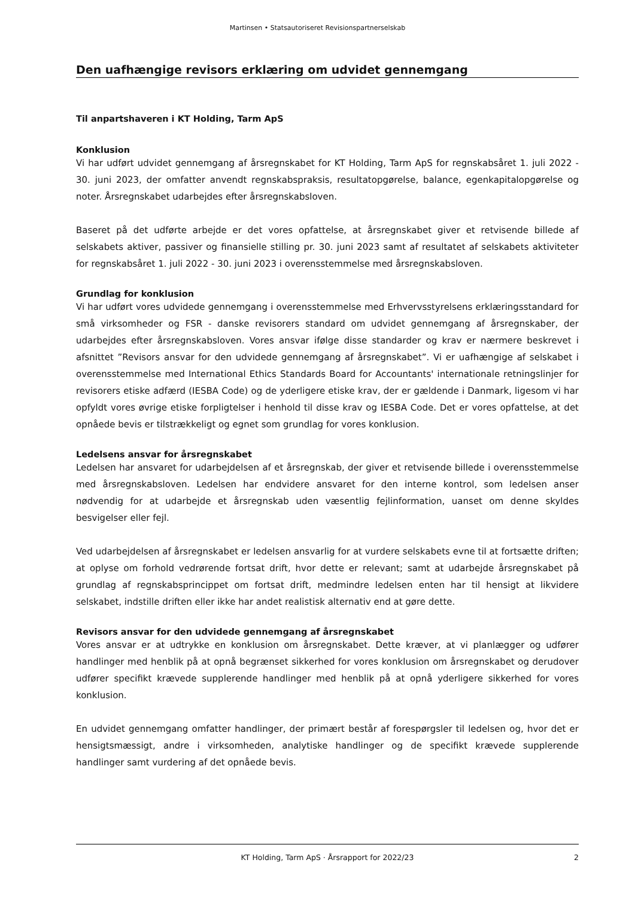Martinsen • Statsautoriseret Revisionspartnerselskab
Den uafhængige revisors erklæring om udvidet gennemgang
Til anpartshaveren i KT Holding, Tarm ApS
Konklusion
Vi har udført udvidet gennemgang af årsregnskabet for KT Holding, Tarm ApS for regnskabsåret 1. juli 2022 - 30. juni 2023, der omfatter anvendt regnskabspraksis, resultatopgørelse, balance, egenkapital­opgørelse og noter. Årsregnskabet udarbejdes efter årsregnskabsloven.
Baseret på det udførte arbejde er det vores opfattelse, at årsregnskabet giver et retvisende billede af selskabets aktiver, passiver og finansielle stilling pr. 30. juni 2023 samt af resultatet af selskabets akti­viteter for regnskabsåret 1. juli 2022 - 30. juni 2023 i overensstemmelse med årsregnskabsloven.
Grundlag for konklusion
Vi har udført vores udvidede gennemgang i overensstemmelse med Erhvervsstyrelsens erklæringsstan­dard for små virksomheder og FSR - danske revisorers standard om udvidet gennemgang af årsregnska­ber, der udarbejdes efter årsregnskabsloven. Vores ansvar ifølge disse standarder og krav er nærmere beskrevet i afsnittet ”Revisors ansvar for den udvidede gennemgang af årsregnskabet”. Vi er uafhængi­ge af selskabet i overensstemmelse med International Ethics Standards Board for Accountants' internationale retningslinjer for revisorers etiske adfærd (IESBA Code) og de yderligere etiske krav, der er gældende i Danmark, ligesom vi har opfyldt vores øvrige etiske forpligtelser i henhold til disse krav og IESBA Code. Det er vores opfattelse, at det opnåede bevis er tilstrækkeligt og egnet som grundlag for vores konklusion.
Ledelsens ansvar for årsregnskabet
Ledelsen har ansvaret for udarbejdelsen af et årsregnskab, der giver et retvisende billede i overens­stemmelse med årsregnskabsloven. Ledelsen har endvidere ansvaret for den interne kontrol, som ledel­sen anser nødvendig for at udarbejde et årsregnskab uden væsentlig fejlinformation, uanset om denne skyldes besvigelser eller fejl.
Ved udarbejdelsen af årsregnskabet er ledelsen ansvarlig for at vurdere selskabets evne til at fortsætte driften; at oplyse om forhold vedrørende fortsat drift, hvor dette er relevant; samt at udarbejde års­regnskabet på grundlag af regnskabsprincippet om fortsat drift, medmindre ledelsen enten har til hen­sigt at likvidere selskabet, indstille driften eller ikke har andet realistisk alternativ end at gøre dette.
Revisors ansvar for den udvidede gennemgang af årsregnskabet
Vores ansvar er at udtrykke en konklusion om årsregnskabet. Dette kræver, at vi planlægger og udfører handlinger med henblik på at opnå begrænset sikkerhed for vores konklusion om årsregnskabet og der­udover udfører specifikt krævede supplerende handlinger med henblik på at opnå yderligere sikkerhed for vores konklusion.
En udvidet gennemgang omfatter handlinger, der primært består af forespørgsler til ledelsen og, hvor det er hensigtsmæssigt, andre i virksomheden, analytiske handlinger og de specifikt krævede supple­rende handlinger samt vurdering af det opnåede bevis.
KT Holding, Tarm ApS · Årsrapport for 2022/23 2